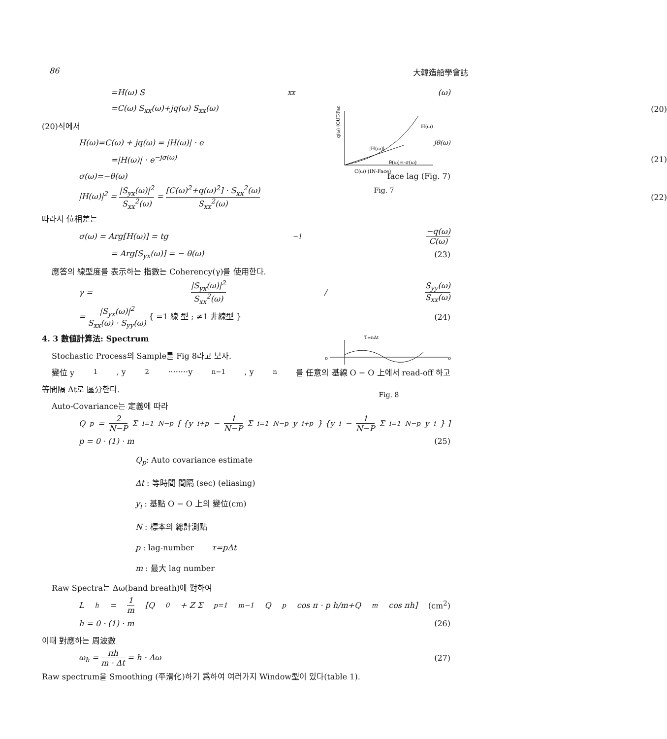86 大韓造船學會誌
H(ω)
|H(ω)|
θ(ω)=-σ(ω)
C(ω) (IN-Face)
q(ω) (OUT-Face)
Fig. 7
T=nΔt
o
o
Fig. 8
=H(ω) S<sub>xx</sub>(ω)
=C(ω) S<sub>xx</sub>(ω)+jq(ω) S<sub>xx</sub>(ω) (20)
(20)식에서
H(ω)=C(ω) + jq(ω) = |H(ω)| · e<sup>jθ(ω)</sup>
=|H(ω)| · e<sup>−jσ(ω)</sup> (21)
σ(ω)=−θ(ω) face lag (Fig. 7)
|H(ω)|<sup>2</sup> = |S<sub>yx</sub>(ω)|<sup>2</sup> S<sub>xx</sub><sup>2</sup>(ω) = [C(ω)<sup>2</sup>+q(ω)<sup>2</sup>] · S<sub>xx</sub><sup>2</sup>(ω) S<sub>xx</sub><sup>2</sup>(ω) (22)
따라서 位相差는
σ(ω) = Arg[H(ω)] = tg<sup>−1</sup> −q(ω) C(ω)
= Arg[S<sub>yx</sub>(ω)] = − θ(ω) (23)
應答의 線型度를 表示하는 指數는 Coherency(γ)를 使用한다.
γ = |S<sub>yx</sub>(ω)|<sup>2</sup> S<sub>xx</sub><sup>2</sup>(ω) / S<sub>yy</sub>(ω) S<sub>xx</sub>(ω)
= |S<sub>yx</sub>(ω)|<sup>2</sup> S<sub>xx</sub>(ω) · S<sub>yy</sub>(ω) { =1 線 型 ; ≠1 非線型 } (24)
4. 3 數値計算法: Spectrum
Stochastic Process의 Sample를 Fig 8라고 보자.
變位 y<sub>1</sub>, y<sub>2</sub>········y<sub>n−1</sub>, y<sub>n</sub>를 任意의 基線 O − O 上에서 read-off 하고
等間隔 Δt로 區分한다.
Auto-Covariance는 定義에 따라
Q<sub>p</sub> = 2 N−P Σ<sub>i=1</sub><sup>N−p</sup> [ {y<sub>i+p</sub> − 1 N−P Σ<sub>i=1</sub><sup>N−p</sup> y<sub>i+p</sub>} {y<sub>i</sub> − 1 N−P Σ<sub>i=1</sub><sup>N−p</sup> y<sub>i</sub>} ]
p = 0 · (1) · m (25)
Q<sub>p</sub>: Auto covariance estimate
Δt : 等時間 間隔 (sec) (eliasing)
y<sub>i</sub> : 基點 O − O 上의 變位(cm)
N : 標本의 總計測點
p : lag-number τ=pΔt
m : 最大 lag number
Raw Spectra는 Δω(band breath)에 對하여
L<sub>h</sub> = 1 m [Q<sub>0</sub> + Z Σ<sub>p=1</sub><sup>m−1</sup> Q<sub>p</sub> cos π · p h/m+Q<sub>m</sub> cos πh] (cm<sup>2</sup>)
h = 0 · (1) · m (26)
이때 對應하는 周波數
ω<sub>h</sub> = πh m · Δt = h · Δω (27)
Raw spectrum을 Smoothing (平滑化)하기 爲하여 여러가지 Window型이 있다(table 1).